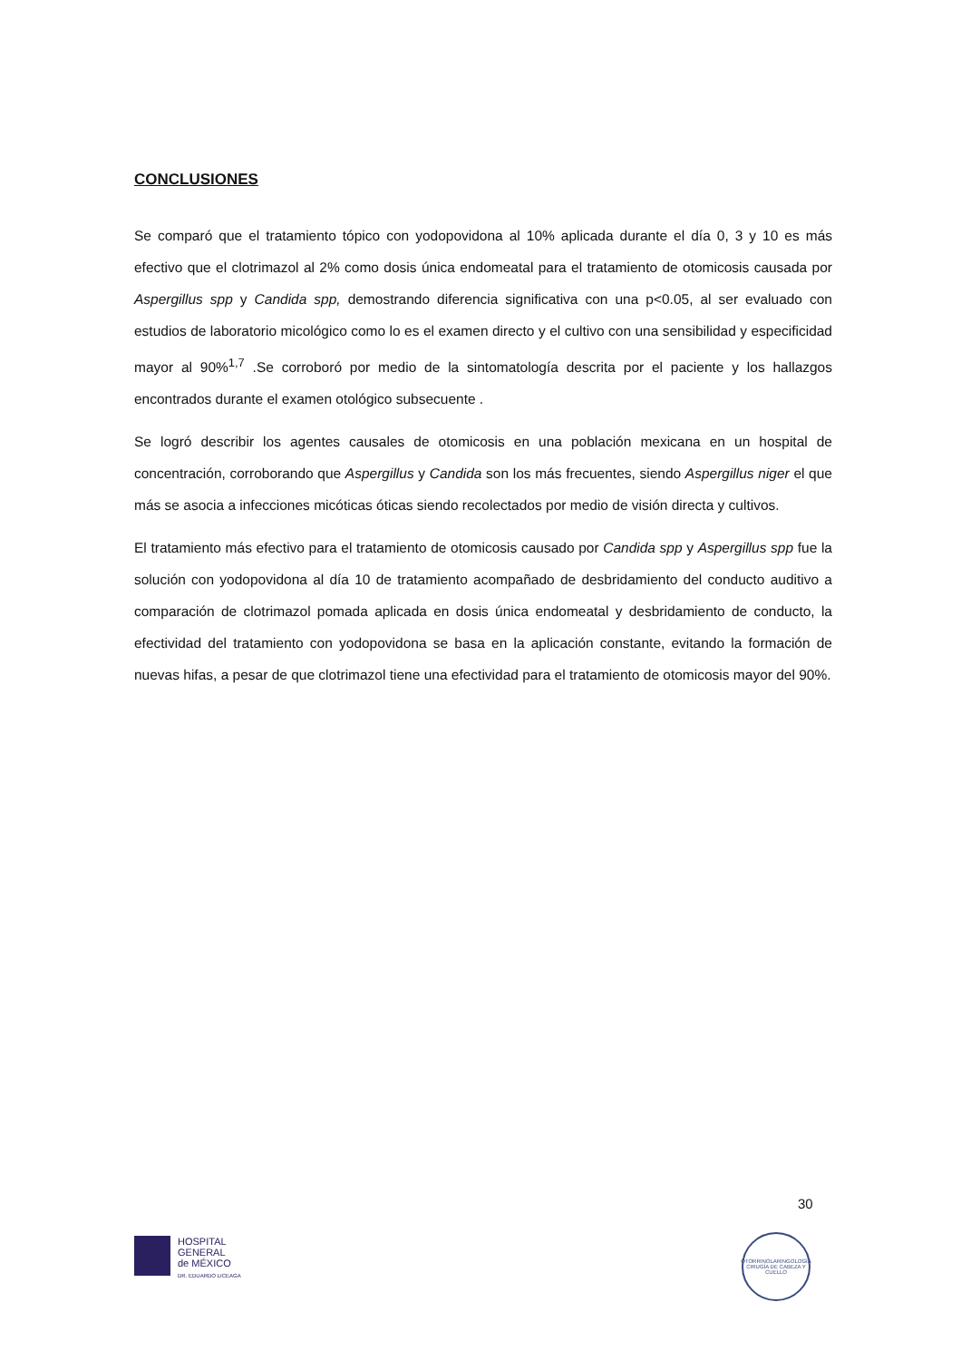CONCLUSIONES
Se comparó que el tratamiento tópico con yodopovidona al 10% aplicada durante el día 0, 3 y 10 es más efectivo que el clotrimazol al 2% como dosis única endomeatal para el tratamiento de otomicosis causada por Aspergillus spp y Candida spp, demostrando diferencia significativa con una p<0.05, al ser evaluado con estudios de laboratorio micológico como lo es el examen directo y el cultivo con una sensibilidad y especificidad mayor al 90%<sup>1,7</sup> .Se corroboró por medio de la sintomatología descrita por el paciente y los hallazgos encontrados durante el examen otológico subsecuente .
Se logró describir los agentes causales de otomicosis en una población mexicana en un hospital de concentración, corroborando que Aspergillus y Candida son los más frecuentes, siendo Aspergillus niger el que más se asocia a infecciones micóticas óticas siendo recolectados por medio de visión directa y cultivos.
El tratamiento más efectivo para el tratamiento de otomicosis causado por Candida spp y Aspergillus spp fue la solución con yodopovidona al día 10 de tratamiento acompañado de desbridamiento del conducto auditivo a comparación de clotrimazol pomada aplicada en dosis única endomeatal y desbridamiento de conducto, la efectividad del tratamiento con yodopovidona se basa en la aplicación constante, evitando la formación de nuevas hifas, a pesar de que clotrimazol tiene una efectividad para el tratamiento de otomicosis mayor del 90%.
30
HOSPITAL
GENERAL
de MÉXICO
DR. EDUARDO LICEAGA
OTORRINOLARINGOLOGÍA
CIRUGÍA DE CABEZA Y CUELLO